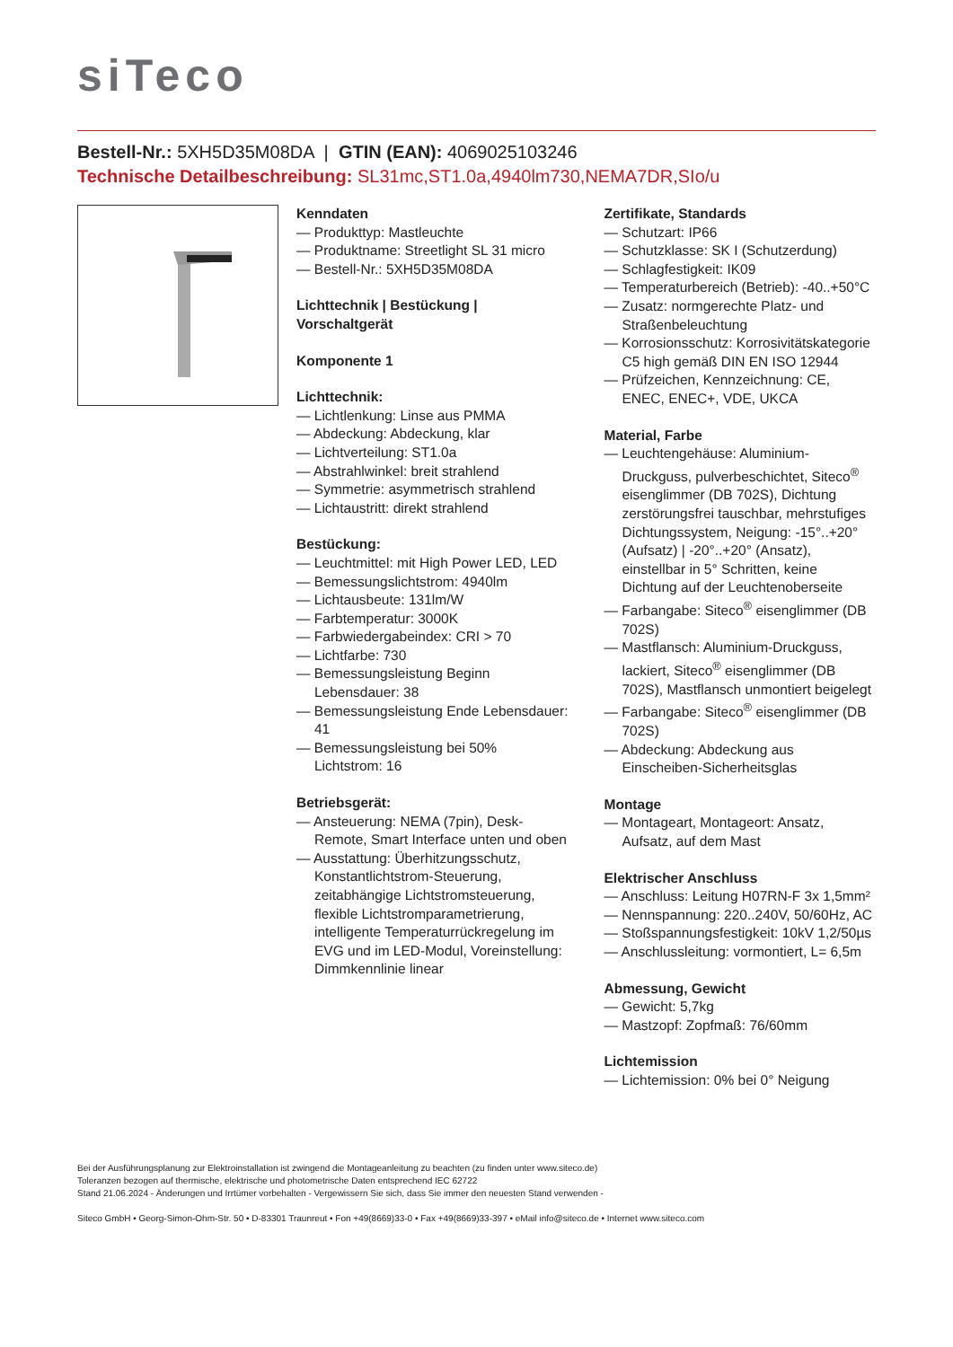siTeco
Bestell-Nr.: 5XH5D35M08DA | GTIN (EAN): 4069025103246
Technische Detailbeschreibung: SL31mc,ST1.0a,4940lm730,NEMA7DR,SIo/u
Kenndaten
— Produkttyp: Mastleuchte
— Produktname: Streetlight SL 31 micro
— Bestell-Nr.: 5XH5D35M08DA
Lichttechnik | Bestückung | Vorschaltgerät
Komponente 1
Lichttechnik:
— Lichtlenkung: Linse aus PMMA
— Abdeckung: Abdeckung, klar
— Lichtverteilung: ST1.0a
— Abstrahlwinkel: breit strahlend
— Symmetrie: asymmetrisch strahlend
— Lichtaustritt: direkt strahlend
Bestückung:
— Leuchtmittel: mit High Power LED, LED
— Bemessungslichtstrom: 4940lm
— Lichtausbeute: 131lm/W
— Farbtemperatur: 3000K
— Farbwiedergabeindex: CRI > 70
— Lichtfarbe: 730
— Bemessungsleistung Beginn Lebensdauer: 38
— Bemessungsleistung Ende Lebensdauer: 41
— Bemessungsleistung bei 50% Lichtstrom: 16
Betriebsgerät:
— Ansteuerung: NEMA (7pin), Desk-Remote, Smart Interface unten und oben
— Ausstattung: Überhitzungsschutz, Konstantlichtstrom-Steuerung, zeitabhängige Lichtstromsteuerung, flexible Lichtstromparametrierung, intelligente Temperaturrückregelung im EVG und im LED-Modul, Voreinstellung: Dimmkennlinie linear
Zertifikate, Standards
— Schutzart: IP66
— Schutzklasse: SK I (Schutzerdung)
— Schlagfestigkeit: IK09
— Temperaturbereich (Betrieb): -40..+50°C
— Zusatz: normgerechte Platz- und Straßenbeleuchtung
— Korrosionsschutz: Korrosivitätskategorie C5 high gemäß DIN EN ISO 12944
— Prüfzeichen, Kennzeichnung: CE, ENEC, ENEC+, VDE, UKCA
Material, Farbe
— Leuchtengehäuse: Aluminium-Druckguss, pulverbeschichtet, Siteco<sup>®</sup> eisenglimmer (DB 702S), Dichtung zerstörungsfrei tauschbar, mehrstufiges Dichtungssystem, Neigung: -15°..+20° (Aufsatz) | -20°..+20° (Ansatz), einstellbar in 5° Schritten, keine Dichtung auf der Leuchtenoberseite
— Farbangabe: Siteco<sup>®</sup> eisenglimmer (DB 702S)
— Mastflansch: Aluminium-Druckguss, lackiert, Siteco<sup>®</sup> eisenglimmer (DB 702S), Mastflansch unmontiert beigelegt
— Farbangabe: Siteco<sup>®</sup> eisenglimmer (DB 702S)
— Abdeckung: Abdeckung aus Einscheiben-Sicherheitsglas
Montage
— Montageart, Montageort: Ansatz, Aufsatz, auf dem Mast
Elektrischer Anschluss
— Anschluss: Leitung H07RN-F 3x 1,5mm²
— Nennspannung: 220..240V, 50/60Hz, AC
— Stoßspannungsfestigkeit: 10kV 1,2/50µs
— Anschlussleitung: vormontiert, L= 6,5m
Abmessung, Gewicht
— Gewicht: 5,7kg
— Mastzopf: Zopfmaß: 76/60mm
Lichtemission
— Lichtemission: 0% bei 0° Neigung
Bei der Ausführungsplanung zur Elektroinstallation ist zwingend die Montageanleitung zu beachten (zu finden unter www.siteco.de)
Toleranzen bezogen auf thermische, elektrische und photometrische Daten entsprechend IEC 62722
Stand 21.06.2024 - Änderungen und Irrtümer vorbehalten - Vergewissern Sie sich, dass Sie immer den neuesten Stand verwenden -
Siteco GmbH • Georg-Simon-Ohm-Str. 50 • D-83301 Traunreut • Fon +49(8669)33-0 • Fax +49(8669)33-397 • eMail info@siteco.de • Internet www.siteco.com